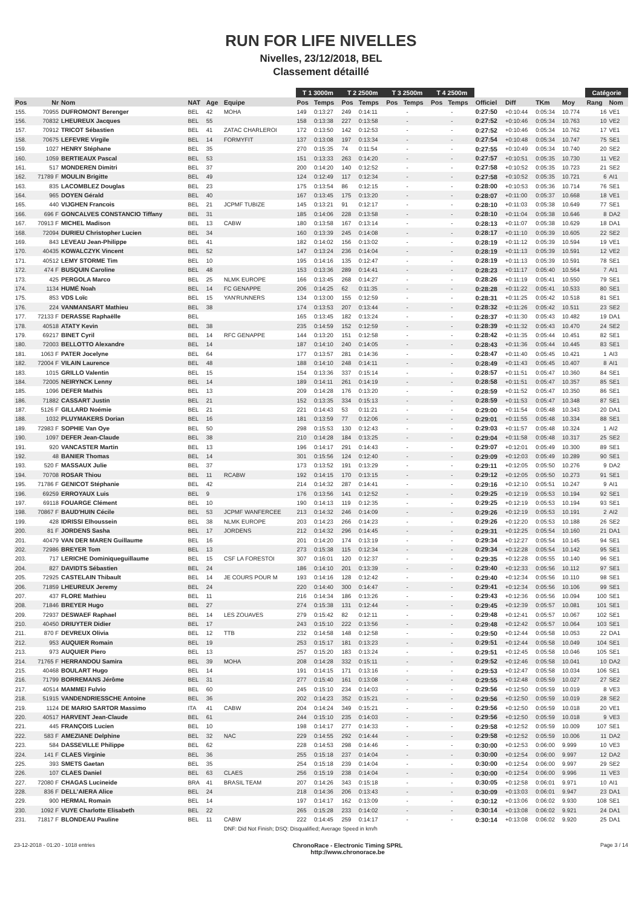RUN FOR LIFE NIVELLES
Nivelles, 23/12/2018, BEL
Classement détaillé
| | | | | | | T 1 3000m | | T 2 2500m | | T 3 2500m | | T 4 2500m | | | | | | Catégorie | |
| --- | --- | --- | --- | --- | --- | --- | --- | --- | --- | --- | --- | --- | --- | --- | --- | --- | --- | --- | --- |
| Pos | Nr | Nom | NAT | Age | Equipe | Pos | Temps | Pos | Temps | Pos | Temps | Pos | Temps | Officiel | Diff | TKm | Moy | Rang | Nom |
| 155. | 70955 | DUFROMONT Berenger | BEL | 42 | MOHA | 149 | 0:13:27 | 249 | 0:14:11 | - | | - | | 0:27:50 | +0:10:44 | 0:05:34 | 10.774 | 16 | VE1 |
| 156. | 70832 | LHEUREUX Jacques | BEL | 55 | | 158 | 0:13:38 | 227 | 0:13:58 | - | | - | | 0:27:52 | +0:10:46 | 0:05:34 | 10.763 | 10 | VE2 |
| 157. | 70912 | TRICOT Sébastien | BEL | 41 | ZATAC CHARLEROI | 172 | 0:13:50 | 142 | 0:12:53 | - | | - | | 0:27:52 | +0:10:46 | 0:05:34 | 10.762 | 17 | VE1 |
| 158. | 70675 | LEFEVRE Virgile | BEL | 14 | FORMYFIT | 137 | 0:13:08 | 197 | 0:13:34 | - | | - | | 0:27:54 | +0:10:48 | 0:05:34 | 10.747 | 75 | SE1 |
| 159. | 1027 | HENRY Stéphane | BEL | 35 | | 270 | 0:15:35 | 74 | 0:11:54 | - | | - | | 0:27:55 | +0:10:49 | 0:05:34 | 10.740 | 20 | SE2 |
| 160. | 1059 | BERTIEAUX Pascal | BEL | 53 | | 151 | 0:13:33 | 263 | 0:14:20 | - | | - | | 0:27:57 | +0:10:51 | 0:05:35 | 10.730 | 11 | VE2 |
| 161. | 517 | MONDEREN Dimitri | BEL | 37 | | 200 | 0:14:20 | 140 | 0:12:52 | - | | - | | 0:27:58 | +0:10:52 | 0:05:35 | 10.723 | 21 | SE2 |
| 162. | 71789 F | MOULIN Brigitte | BEL | 49 | | 124 | 0:12:49 | 117 | 0:12:34 | - | | - | | 0:27:58 | +0:10:52 | 0:05:35 | 10.721 | 6 | AI1 |
| 163. | 835 | LACOMBLEZ Douglas | BEL | 23 | | 175 | 0:13:54 | 86 | 0:12:15 | - | | - | | 0:28:00 | +0:10:53 | 0:05:36 | 10.714 | 76 | SE1 |
| 164. | 965 | DOYEN Gérald | BEL | 40 | | 167 | 0:13:45 | 175 | 0:13:20 | - | | - | | 0:28:07 | +0:11:00 | 0:05:37 | 10.668 | 18 | VE1 |
| 165. | 440 | VIJGHEN Francois | BEL | 21 | JCPMF TUBIZE | 145 | 0:13:21 | 91 | 0:12:17 | - | | - | | 0:28:10 | +0:11:03 | 0:05:38 | 10.649 | 77 | SE1 |
| 166. | 696 F | GONCALVES CONSTANCIO Tiffany | BEL | 31 | | 185 | 0:14:06 | 228 | 0:13:58 | - | | - | | 0:28:10 | +0:11:04 | 0:05:38 | 10.646 | 8 | DA2 |
| 167. | 70913 F | MICHEL Madison | BEL | 13 | CABW | 180 | 0:13:58 | 167 | 0:13:14 | - | | - | | 0:28:13 | +0:11:07 | 0:05:38 | 10.629 | 18 | DA1 |
| 168. | 72094 | DURIEU Christopher Lucien | BEL | 34 | | 160 | 0:13:39 | 245 | 0:14:08 | - | | - | | 0:28:17 | +0:11:10 | 0:05:39 | 10.605 | 22 | SE2 |
| 169. | 843 | LEVEAU Jean-Philippe | BEL | 41 | | 182 | 0:14:02 | 156 | 0:13:02 | - | | - | | 0:28:19 | +0:11:12 | 0:05:39 | 10.594 | 19 | VE1 |
| 170. | 40435 | KOWALCZYK Vincent | BEL | 52 | | 147 | 0:13:24 | 236 | 0:14:04 | - | | - | | 0:28:19 | +0:11:13 | 0:05:39 | 10.591 | 12 | VE2 |
| 171. | 40512 | LEMY STORME Tim | BEL | 10 | | 195 | 0:14:16 | 135 | 0:12:47 | - | | - | | 0:28:19 | +0:11:13 | 0:05:39 | 10.591 | 78 | SE1 |
| 172. | 474 F | BUSQUIN Caroline | BEL | 48 | | 153 | 0:13:36 | 289 | 0:14:41 | - | | - | | 0:28:23 | +0:11:17 | 0:05:40 | 10.564 | 7 | AI1 |
| 173. | 425 | PERGOLA Marco | BEL | 25 | NLMK EUROPE | 166 | 0:13:45 | 268 | 0:14:27 | - | | - | | 0:28:26 | +0:11:19 | 0:05:41 | 10.550 | 79 | SE1 |
| 174. | 1134 | HUMÉ Noah | BEL | 14 | FC GENAPPE | 206 | 0:14:25 | 62 | 0:11:35 | - | | - | | 0:28:28 | +0:11:22 | 0:05:41 | 10.533 | 80 | SE1 |
| 175. | 853 | VDS Loïc | BEL | 15 | YAN'RUNNERS | 134 | 0:13:00 | 155 | 0:12:59 | - | | - | | 0:28:31 | +0:11:25 | 0:05:42 | 10.518 | 81 | SE1 |
| 176. | 224 | VANMANSART Mathieu | BEL | 38 | | 174 | 0:13:53 | 207 | 0:13:44 | - | | - | | 0:28:32 | +0:11:26 | 0:05:42 | 10.511 | 23 | SE2 |
| 177. | 72133 F | DERASSE Raphaëlle | BEL | | | 165 | 0:13:45 | 182 | 0:13:24 | - | | - | | 0:28:37 | +0:11:30 | 0:05:43 | 10.482 | 19 | DA1 |
| 178. | 40518 | ATATY Kevin | BEL | 38 | | 235 | 0:14:59 | 152 | 0:12:59 | - | | - | | 0:28:39 | +0:11:32 | 0:05:43 | 10.470 | 24 | SE2 |
| 179. | 69217 | BINET Cyril | BEL | 14 | RFC GENAPPE | 144 | 0:13:20 | 151 | 0:12:58 | - | | - | | 0:28:42 | +0:11:35 | 0:05:44 | 10.451 | 82 | SE1 |
| 180. | 72003 | BELLOTTO Alexandre | BEL | 14 | | 187 | 0:14:10 | 240 | 0:14:05 | - | | - | | 0:28:43 | +0:11:36 | 0:05:44 | 10.445 | 83 | SE1 |
| 181. | 1063 F | PATER Jocelyne | BEL | 64 | | 177 | 0:13:57 | 281 | 0:14:36 | - | | - | | 0:28:47 | +0:11:40 | 0:05:45 | 10.421 | 1 | AI3 |
| 182. | 72004 F | VILAIN Laurence | BEL | 48 | | 188 | 0:14:10 | 248 | 0:14:11 | - | | - | | 0:28:49 | +0:11:43 | 0:05:45 | 10.407 | 8 | AI1 |
| 183. | 1015 | GRILLO Valentin | BEL | 15 | | 154 | 0:13:36 | 337 | 0:15:14 | - | | - | | 0:28:57 | +0:11:51 | 0:05:47 | 10.360 | 84 | SE1 |
| 184. | 72005 | NEIRYNCK Lenny | BEL | 14 | | 189 | 0:14:11 | 261 | 0:14:19 | - | | - | | 0:28:58 | +0:11:51 | 0:05:47 | 10.357 | 85 | SE1 |
| 185. | 1096 | DEFER Mathis | BEL | 13 | | 209 | 0:14:28 | 176 | 0:13:20 | - | | - | | 0:28:59 | +0:11:52 | 0:05:47 | 10.350 | 86 | SE1 |
| 186. | 71882 | CASSART Justin | BEL | 21 | | 152 | 0:13:35 | 334 | 0:15:13 | - | | - | | 0:28:59 | +0:11:53 | 0:05:47 | 10.348 | 87 | SE1 |
| 187. | 5126 F | GILLARD Noémie | BEL | 21 | | 221 | 0:14:43 | 53 | 0:11:21 | - | | - | | 0:29:00 | +0:11:54 | 0:05:48 | 10.343 | 20 | DA1 |
| 188. | 1032 | PLUYMAKERS Dorian | BEL | 16 | | 181 | 0:13:59 | 77 | 0:12:06 | - | | - | | 0:29:01 | +0:11:55 | 0:05:48 | 10.334 | 88 | SE1 |
| 189. | 72983 F | SOPHIE Van Oye | BEL | 50 | | 298 | 0:15:53 | 130 | 0:12:43 | - | | - | | 0:29:03 | +0:11:57 | 0:05:48 | 10.324 | 1 | AI2 |
| 190. | 1097 | DEFER Jean-Claude | BEL | 38 | | 210 | 0:14:28 | 184 | 0:13:25 | - | | - | | 0:29:04 | +0:11:58 | 0:05:48 | 10.317 | 25 | SE2 |
| 191. | 920 | VANCASTER Martin | BEL | 13 | | 196 | 0:14:17 | 291 | 0:14:43 | - | | - | | 0:29:07 | +0:12:01 | 0:05:49 | 10.300 | 89 | SE1 |
| 192. | 48 | BANIER Thomas | BEL | 14 | | 301 | 0:15:56 | 124 | 0:12:40 | - | | - | | 0:29:09 | +0:12:03 | 0:05:49 | 10.289 | 90 | SE1 |
| 193. | 520 F | MASSAUX Julie | BEL | 37 | | 173 | 0:13:52 | 191 | 0:13:29 | - | | - | | 0:29:11 | +0:12:05 | 0:05:50 | 10.276 | 9 | DA2 |
| 194. | 70708 | ROSAR Thiou | BEL | 11 | RCABW | 192 | 0:14:15 | 170 | 0:13:15 | - | | - | | 0:29:12 | +0:12:05 | 0:05:50 | 10.273 | 91 | SE1 |
| 195. | 71786 F | GENICOT Stéphanie | BEL | 42 | | 214 | 0:14:32 | 287 | 0:14:41 | - | | - | | 0:29:16 | +0:12:10 | 0:05:51 | 10.247 | 9 | AI1 |
| 196. | 69259 | ERROYAUX Luis | BEL | 9 | | 176 | 0:13:56 | 141 | 0:12:52 | - | | - | | 0:29:25 | +0:12:19 | 0:05:53 | 10.194 | 92 | SE1 |
| 197. | 69118 | FOUARGE Clément | BEL | 10 | | 190 | 0:14:13 | 119 | 0:12:35 | - | | - | | 0:29:25 | +0:12:19 | 0:05:53 | 10.194 | 93 | SE1 |
| 198. | 70867 F | BAUD'HUIN Cécile | BEL | 53 | JCPMF WANFERCEE | 213 | 0:14:32 | 246 | 0:14:09 | - | | - | | 0:29:26 | +0:12:19 | 0:05:53 | 10.191 | 2 | AI2 |
| 199. | 428 | IDRISSI Elhoussein | BEL | 38 | NLMK EUROPE | 203 | 0:14:23 | 266 | 0:14:23 | - | | - | | 0:29:26 | +0:12:20 | 0:05:53 | 10.188 | 26 | SE2 |
| 200. | 81 F | JORDENS Sasha | BEL | 17 | JORDENS | 212 | 0:14:32 | 296 | 0:14:45 | - | | - | | 0:29:31 | +0:12:25 | 0:05:54 | 10.160 | 21 | DA1 |
| 201. | 40479 | VAN DER MAREN Guillaume | BEL | 16 | | 201 | 0:14:20 | 174 | 0:13:19 | - | | - | | 0:29:34 | +0:12:27 | 0:05:54 | 10.145 | 94 | SE1 |
| 202. | 72986 | BREYER Tom | BEL | 13 | | 273 | 0:15:38 | 115 | 0:12:34 | - | | - | | 0:29:34 | +0:12:28 | 0:05:54 | 10.142 | 95 | SE1 |
| 203. | 717 | LERICHE Dominiqueguillaume | BEL | 15 | CSF LA FORESTOI | 307 | 0:16:01 | 120 | 0:12:37 | - | | - | | 0:29:35 | +0:12:28 | 0:05:55 | 10.140 | 96 | SE1 |
| 204. | 827 | DAVIDTS Sébastien | BEL | 24 | | 186 | 0:14:10 | 201 | 0:13:39 | - | | - | | 0:29:40 | +0:12:33 | 0:05:56 | 10.112 | 97 | SE1 |
| 205. | 72925 | CASTELAIN Thibault | BEL | 14 | JE COURS POUR M | 193 | 0:14:16 | 128 | 0:12:42 | - | | - | | 0:29:40 | +0:12:34 | 0:05:56 | 10.110 | 98 | SE1 |
| 206. | 71859 | LHEUREUX Jeremy | BEL | 24 | | 220 | 0:14:40 | 300 | 0:14:47 | - | | - | | 0:29:41 | +0:12:34 | 0:05:56 | 10.106 | 99 | SE1 |
| 207. | 437 | FLORE Mathieu | BEL | 11 | | 216 | 0:14:34 | 186 | 0:13:26 | - | | - | | 0:29:43 | +0:12:36 | 0:05:56 | 10.094 | 100 | SE1 |
| 208. | 71846 | BREYER Hugo | BEL | 27 | | 274 | 0:15:38 | 131 | 0:12:44 | - | | - | | 0:29:45 | +0:12:39 | 0:05:57 | 10.081 | 101 | SE1 |
| 209. | 72937 | DESWAEF Raphael | BEL | 14 | LES ZOUAVES | 279 | 0:15:42 | 82 | 0:12:11 | - | | - | | 0:29:48 | +0:12:41 | 0:05:57 | 10.067 | 102 | SE1 |
| 210. | 40450 | DRIUYTER Didier | BEL | 17 | | 243 | 0:15:10 | 222 | 0:13:56 | - | | - | | 0:29:48 | +0:12:42 | 0:05:57 | 10.064 | 103 | SE1 |
| 211. | 870 F | DEVREUX Olivia | BEL | 12 | TTB | 232 | 0:14:58 | 148 | 0:12:58 | - | | - | | 0:29:50 | +0:12:44 | 0:05:58 | 10.053 | 22 | DA1 |
| 212. | 953 | AUQUIER Romain | BEL | 19 | | 253 | 0:15:17 | 181 | 0:13:23 | - | | - | | 0:29:51 | +0:12:44 | 0:05:58 | 10.049 | 104 | SE1 |
| 213. | 973 | AUQUIER Piero | BEL | 13 | | 257 | 0:15:20 | 183 | 0:13:24 | - | | - | | 0:29:51 | +0:12:45 | 0:05:58 | 10.046 | 105 | SE1 |
| 214. | 71765 F | HERRANDOU Samira | BEL | 39 | MOHA | 208 | 0:14:28 | 332 | 0:15:11 | - | | - | | 0:29:52 | +0:12:46 | 0:05:58 | 10.041 | 10 | DA2 |
| 215. | 40468 | BOULART Hugo | BEL | 14 | | 191 | 0:14:15 | 171 | 0:13:16 | - | | - | | 0:29:53 | +0:12:47 | 0:05:58 | 10.034 | 106 | SE1 |
| 216. | 71799 | BORREMANS Jérôme | BEL | 31 | | 277 | 0:15:40 | 161 | 0:13:08 | - | | - | | 0:29:55 | +0:12:48 | 0:05:59 | 10.027 | 27 | SE2 |
| 217. | 40514 | MAMMEI Fulvio | BEL | 60 | | 245 | 0:15:10 | 234 | 0:14:03 | - | | - | | 0:29:56 | +0:12:50 | 0:05:59 | 10.019 | 8 | VE3 |
| 218. | 51915 | VANDENDRIESSCHE Antoine | BEL | 36 | | 202 | 0:14:23 | 352 | 0:15:21 | - | | - | | 0:29:56 | +0:12:50 | 0:05:59 | 10.019 | 28 | SE2 |
| 219. | 1124 | DE MARIO SARTOR Massimo | ITA | 41 | CABW | 204 | 0:14:24 | 349 | 0:15:21 | - | | - | | 0:29:56 | +0:12:50 | 0:05:59 | 10.018 | 20 | VE1 |
| 220. | 40517 | HARVENT Jean-Claude | BEL | 61 | | 244 | 0:15:10 | 235 | 0:14:03 | - | | - | | 0:29:56 | +0:12:50 | 0:05:59 | 10.018 | 9 | VE3 |
| 221. | 445 | FRANÇOIS Lucien | BEL | 10 | | 198 | 0:14:17 | 277 | 0:14:33 | - | | - | | 0:29:58 | +0:12:52 | 0:05:59 | 10.009 | 107 | SE1 |
| 222. | 583 F | AMEZIANE Delphine | BEL | 32 | NAC | 229 | 0:14:55 | 292 | 0:14:44 | - | | - | | 0:29:58 | +0:12:52 | 0:05:59 | 10.006 | 11 | DA2 |
| 223. | 584 | DASSEVILLE Philippe | BEL | 62 | | 228 | 0:14:53 | 298 | 0:14:46 | - | | - | | 0:30:00 | +0:12:53 | 0:06:00 | 9.999 | 10 | VE3 |
| 224. | 141 F | CLAES Virginie | BEL | 36 | | 255 | 0:15:18 | 237 | 0:14:04 | - | | - | | 0:30:00 | +0:12:54 | 0:06:00 | 9.997 | 12 | DA2 |
| 225. | 393 | SMETS Gaetan | BEL | 35 | | 254 | 0:15:18 | 239 | 0:14:04 | - | | - | | 0:30:00 | +0:12:54 | 0:06:00 | 9.997 | 29 | SE2 |
| 226. | 107 | CLAES Daniel | BEL | 63 | CLAES | 256 | 0:15:19 | 238 | 0:14:04 | - | | - | | 0:30:00 | +0:12:54 | 0:06:00 | 9.996 | 11 | VE3 |
| 227. | 72080 F | CHAGAS Lucineide | BRA | 41 | BRASIL TEAM | 207 | 0:14:26 | 343 | 0:15:18 | - | | - | | 0:30:05 | +0:12:58 | 0:06:01 | 9.971 | 10 | AI1 |
| 228. | 836 F | DELL'AIERA Alice | BEL | 24 | | 218 | 0:14:36 | 206 | 0:13:43 | - | | - | | 0:30:09 | +0:13:03 | 0:06:01 | 9.947 | 23 | DA1 |
| 229. | 900 | HERMAL Romain | BEL | 14 | | 197 | 0:14:17 | 162 | 0:13:09 | - | | - | | 0:30:12 | +0:13:06 | 0:06:02 | 9.930 | 108 | SE1 |
| 230. | 1092 F | VUYE Charlotte Elisabeth | BEL | 22 | | 265 | 0:15:28 | 233 | 0:14:02 | - | | - | | 0:30:14 | +0:13:08 | 0:06:02 | 9.921 | 24 | DA1 |
| 231. | 71817 F | BLONDEAU Pauline | BEL | 11 | CABW | 222 | 0:14:45 | 259 | 0:14:17 | - | | - | | 0:30:14 | +0:13:08 | 0:06:02 | 9.920 | 25 | DA1 |
| | | | | | DNF: Did Not Finish; DSQ: Disqualified; Average Speed in km/h | | | | | | | | | | | | | | |
23-12-2018 - 01:20 - 1018 entries ChronoRace - Electronic Timing SPRL
http://www.chronorace.be Page 3 / 14